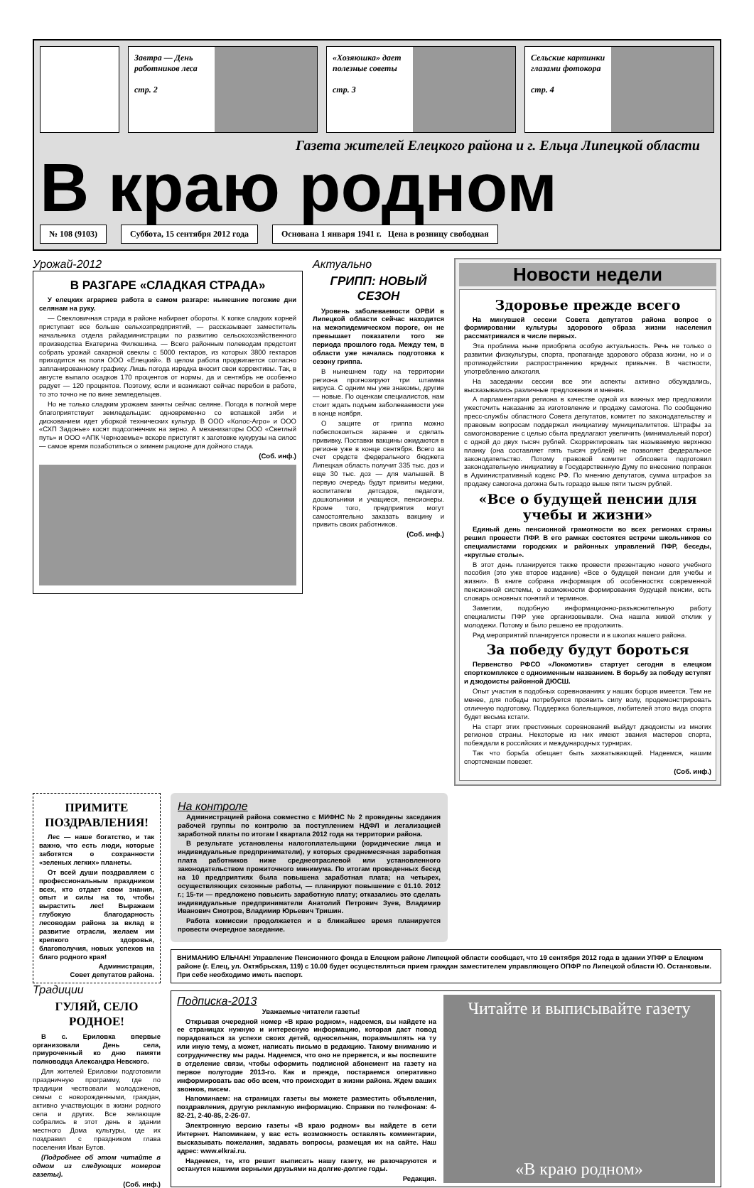Завтра — День работников леса
стр. 2
«Хозяюшка» дает полезные советы
стр. 3
Сельские картинки глазами фотокора
стр. 4
Газета жителей Елецкого района и г. Ельца Липецкой области
В краю родном
№ 108 (9103) Суббота, 15 сентября 2012 года Основана 1 января 1941 г. Цена в розницу свободная
Урожай-2012
В РАЗГАРЕ «СЛАДКАЯ СТРАДА»
У елецких аграриев работа в самом разгаре: нынешние погожие дни селянам на руку.
— Свекловичная страда в районе набирает обороты. К копке сладких корней приступает все больше сельхозпредприятий, — рассказывает заместитель начальника отдела райадминистрации по развитию сельскохозяйственного производства Екатерина Филюшина. — Всего районным полеводам предстоит собрать урожай сахарной свеклы с 5000 гектаров, из которых 3800 гектаров приходится на поля ООО «Елецкий». В целом работа продвигается согласно запланированному графику. Лишь погода изредка вносит свои коррективы. Так, в августе выпало осадков 170 процентов от нормы, да и сентябрь не особенно радует — 120 процентов. Поэтому, если и возникают сейчас перебои в работе, то это точно не по вине земледельцев.
Но не только сладким урожаем заняты сейчас селяне. Погода в полной мере благоприятствует земледельцам: одновременно со вспашкой зяби и дискованием идет уборкой технических культур. В ООО «Колос-Агро» и ООО «СХП Задонье» косят подсолнечник на зерно. А механизаторы ООО «Светлый путь» и ООО «АПК Черноземье» вскоре приступят к заготовке кукурузы на силос — самое время позаботиться о зимнем рационе для дойного стада.
(Соб. инф.)
Актуально
ГРИПП: НОВЫЙ СЕЗОН
Уровень заболеваемости ОРВИ в Липецкой области сейчас находится на межэпидемическом пороге, он не превышает показатели того же периода прошлого года. Между тем, в области уже началась подготовка к сезону гриппа.
В нынешнем году на территории региона прогнозируют три штамма вируса. С одним мы уже знакомы, другие — новые. По оценкам специалистов, нам стоит ждать подъем заболеваемости уже в конце ноября.
О защите от гриппа можно побеспокоиться заранее и сделать прививку. Поставки вакцины ожидаются в регионе уже в конце сентября. Всего за счет средств федерального бюджета Липецкая область получит 335 тыс. доз и еще 30 тыс. доз — для малышей. В первую очередь будут привиты медики, воспитатели детсадов, педагоги, дошкольники и учащиеся, пенсионеры. Кроме того, предприятия могут самостоятельно заказать вакцину и привить своих работников.
(Соб. инф.)
Новости недели
Здоровье прежде всего
На минувшей сессии Совета депутатов района вопрос о формировании культуры здорового образа жизни населения рассматривался в числе первых.
Эта проблема ныне приобрела особую актуальность. Речь не только о развитии физкультуры, спорта, пропаганде здорового образа жизни, но и о противодействии распространению вредных привычек. В частности, употреблению алкоголя.
На заседании сессии все эти аспекты активно обсуждались, высказывались различные предложения и мнения.
А парламентарии региона в качестве одной из важных мер предложили ужесточить наказание за изготовление и продажу самогона. По сообщению пресс-службы областного Совета депутатов, комитет по законодательству и правовым вопросам поддержал инициативу муниципалитетов. Штрафы за самогоноварение с целью сбыта предлагают увеличить (минимальный порог) с одной до двух тысяч рублей. Скорректировать так называемую верхнюю планку (она составляет пять тысяч рублей) не позволяет федеральное законодательство. Потому правовой комитет облсовета подготовил законодательную инициативу в Государственную Думу по внесению поправок в Административный кодекс РФ. По мнению депутатов, сумма штрафов за продажу самогона должна быть гораздо выше пяти тысяч рублей.
«Все о будущей пенсии для учебы и жизни»
Единый день пенсионной грамотности во всех регионах страны решил провести ПФР. В его рамках состоятся встречи школьников со специалистами городских и районных управлений ПФР, беседы, «круглые столы».
В этот день планируется также провести презентацию нового учебного пособия (это уже второе издание) «Все о будущей пенсии для учебы и жизни». В книге собрана информация об особенностях современной пенсионной системы, о возможности формирования будущей пенсии, есть словарь основных понятий и терминов.
Заметим, подобную информационно-разъяснительную работу специалисты ПФР уже организовывали. Она нашла живой отклик у молодежи. Потому и было решено ее продолжить.
Ряд мероприятий планируется провести и в школах нашего района.
За победу будут бороться
Первенство РФСО «Локомотив» стартует сегодня в елецком спорткомплексе с одноименным названием. В борьбу за победу вступят и дзюдоисты районной ДЮСШ.
Опыт участия в подобных соревнованиях у наших борцов имеется. Тем не менее, для победы потребуется проявить силу волу, продемонстрировать отличную подготовку. Поддержка болельщиков, любителей этого вида спорта будет весьма кстати.
На старт этих престижных соревнований выйдут дзюдоисты из многих регионов страны. Некоторые из них имеют звания мастеров спорта, побеждали в российских и международных турнирах.
Так что борьба обещает быть захватывающей. Надеемся, нашим спортсменам повезет.
(Соб. инф.)
ПРИМИТЕ ПОЗДРАВЛЕНИЯ!
Лес — наше богатство, и так важно, что есть люди, которые заботятся о сохранности «зеленых легких» планеты.
От всей души поздравляем с профессиональным праздником всех, кто отдает свои знания, опыт и силы на то, чтобы вырастить лес! Выражаем глубокую благодарность лесоводам района за вклад в развитие отрасли, желаем им крепкого здоровья, благополучия, новых успехов на благо родного края!
Администрация,
Совет депутатов района.
Традиции
ГУЛЯЙ, СЕЛО РОДНОЕ!
В с. Ериловка впервые организовали День села, приуроченный ко дню памяти полководца Александра Невского.
Для жителей Ериловки подготовили праздничную программу, где по традиции чествовали молодоженов, семьи с новорожденными, граждан, активно участвующих в жизни родного села и других. Все желающие собрались в этот день в здании местного Дома культуры, где их поздравил с праздником глава поселения Иван Бутов.
(Подробнее об этом читайте в одном из следующих номеров газеты).
(Соб. инф.)
На контроле
Администрацией района совместно с МИФНС № 2 проведены заседания рабочей группы по контролю за поступлением НДФЛ и легализацией заработной платы по итогам I квартала 2012 года на территории района.
В результате установлены налогоплательщики (юридические лица и индивидуальные предприниматели), у которых среднемесячная заработная плата работников ниже среднеотраслевой или установленного законодательством прожиточного минимума. По итогам проведенных бесед на 10 предприятиях была повышена заработная плата; на четырех, осуществляющих сезонные работы, — планируют повышение с 01.10. 2012 г.; 15-ти — предложено повысить заработную плату; отказались это сделать индивидуальные предприниматели Анатолий Петрович Зуев, Владимир Иванович Смотров, Владимир Юрьевич Тришин.
Работа комиссии продолжается и в ближайшее время планируется провести очередное заседание.
ВНИМАНИЮ ЕЛЬЧАН! Управление Пенсионного фонда в Елецком районе Липецкой области сообщает, что 19 сентября 2012 года в здании УПФР в Елецком районе (г. Елец, ул. Октябрьская, 119) с 10.00 будет осуществляться прием граждан заместителем управляющего ОПФР по Липецкой области Ю. Останковым. При себе необходимо иметь паспорт.
Подписка-2013
Уважаемые читатели газеты!
Открывая очередной номер «В краю родном», надеемся, вы найдете на ее страницах нужную и интересную информацию, которая даст повод порадоваться за успехи своих детей, односельчан, поразмышлять на ту или иную тему, а может, написать письмо в редакцию. Такому вниманию и сотрудничеству мы рады. Надеемся, что оно не прервется, и вы поспешите в отделение связи, чтобы оформить подписной абонемент на газету на первое полугодие 2013-го. Как и прежде, постараемся оперативно информировать вас обо всем, что происходит в жизни района. Ждем ваших звонков, писем.
Напоминаем: на страницах газеты вы можете разместить объявления, поздравления, другую рекламную информацию. Справки по телефонам: 4-82-21, 2-40-85, 2-26-07.
Электронную версию газеты «В краю родном» вы найдете в сети Интернет. Напоминаем, у вас есть возможность оставлять комментарии, высказывать пожелания, задавать вопросы, размещая их на сайте. Наш адрес: www.elkrai.ru.
Надеемся, те, кто решит выписать нашу газету, не разочаруются и останутся нашими верными друзьями на долгие-долгие годы.
Редакция.
Читайте и выписывайте газету
«В краю родном»